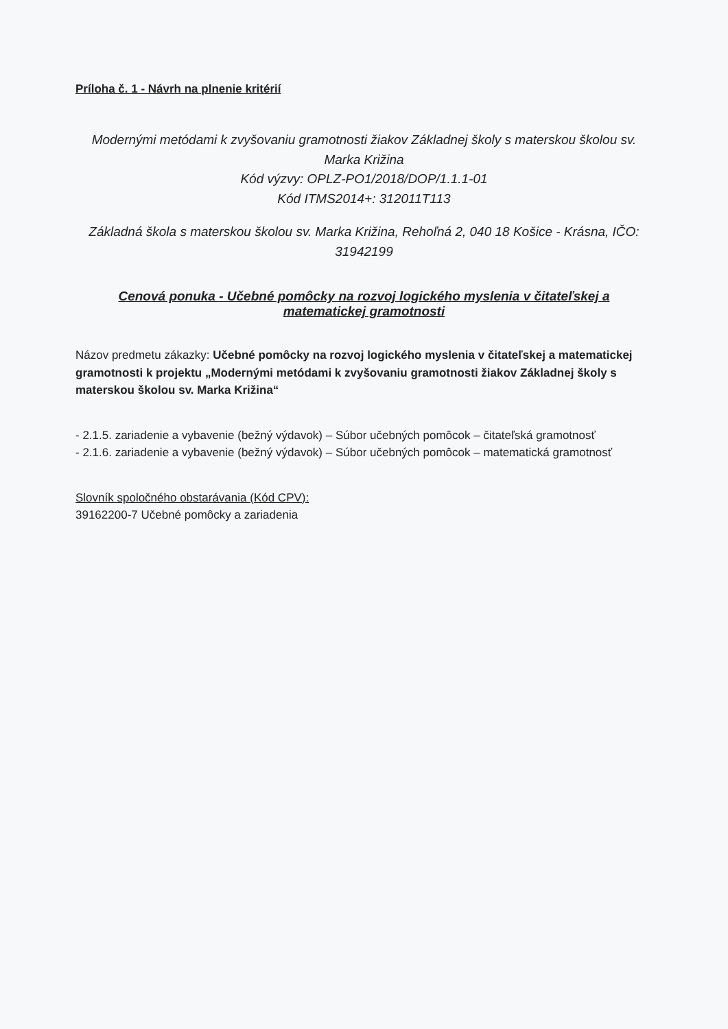Príloha č. 1 - Návrh na plnenie kritérií
Modernými metódami k zvyšovaniu gramotnosti žiakov Základnej školy s materskou školou sv. Marka Križina
Kód výzvy: OPLZ-PO1/2018/DOP/1.1.1-01
Kód ITMS2014+: 312011T113
Základná škola s materskou školou sv. Marka Križina, Rehoľná 2, 040 18 Košice - Krásna, IČO: 31942199
Cenová ponuka - Učebné pomôcky na rozvoj logického myslenia v čitateľskej a matematickej gramotnosti
Názov predmetu zákazky: Učebné pomôcky na rozvoj logického myslenia v čitateľskej a matematickej gramotnosti k projektu „Modernými metódami k zvyšovaniu gramotnosti žiakov Základnej školy s materskou školou sv. Marka Križina“
- 2.1.5. zariadenie a vybavenie (bežný výdavok) – Súbor učebných pomôcok – čitateľská gramotnosť
- 2.1.6. zariadenie a vybavenie (bežný výdavok) – Súbor učebných pomôcok – matematická gramotnosť
Slovník spoločného obstarávania (Kód CPV):
39162200-7 Učebné pomôcky a zariadenia